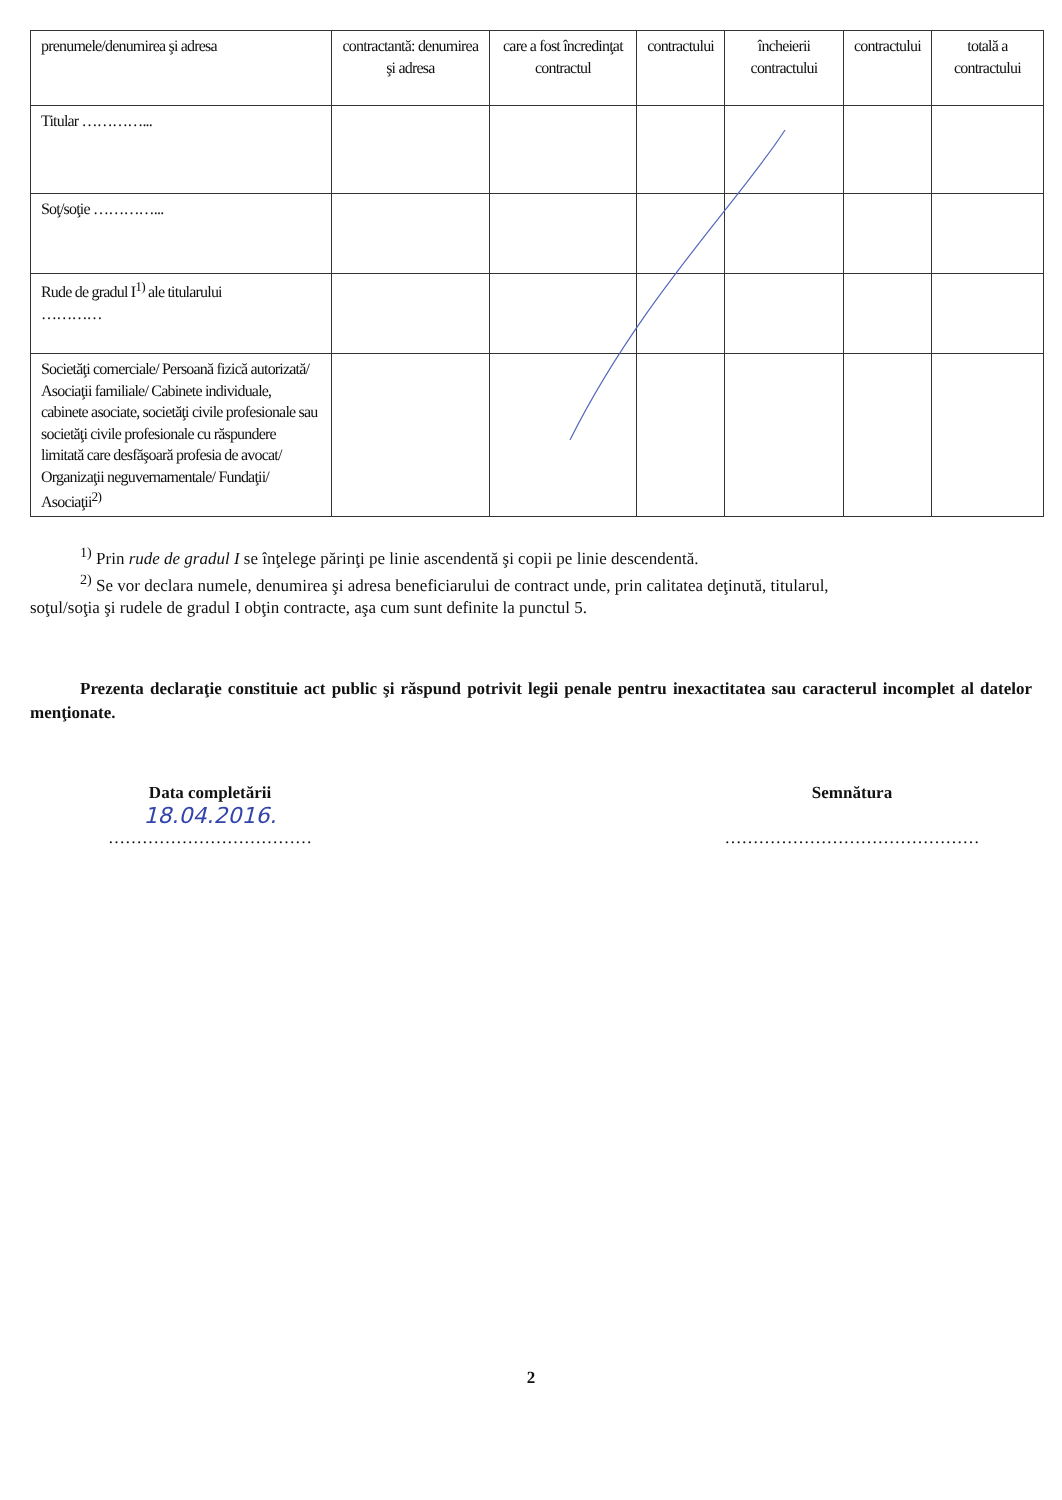| prenumele/denumirea şi adresa | contractantă: denumirea şi adresa | care a fost încredinţat contractul | contractului | încheierii contractului | contractului | totală a contractului |
| Titular …………... | | | | | | |
| Soţ/soţie …………... | | | | | | |
| Rude de gradul I<sup>1)</sup> ale titularului ………… | | | | | | |
| Societăţi comerciale/ Persoană fizică autorizată/ Asociaţii familiale/ Cabinete individuale, cabinete asociate, societăţi civile profesionale sau societăţi civile profesionale cu răspundere limitată care desfăşoară profesia de avocat/ Organizaţii neguvernamentale/ Fundaţii/ Asociaţii<sup>2)</sup> | | | | | | |
<sup>1)</sup> Prin rude de gradul I se înţelege părinţi pe linie ascendentă şi copii pe linie descendentă.
<sup>2)</sup> Se vor declara numele, denumirea şi adresa beneficiarului de contract unde, prin calitatea deţinută, titularul,
soţul/soţia şi rudele de gradul I obţin contracte, aşa cum sunt definite la punctul 5.
Prezenta declaraţie constituie act public şi răspund potrivit legii penale pentru inexactitatea sau caracterul incomplet al datelor menţionate.
Data completării
18.04.2016.
………………………………
Semnătura
………………………………………
2